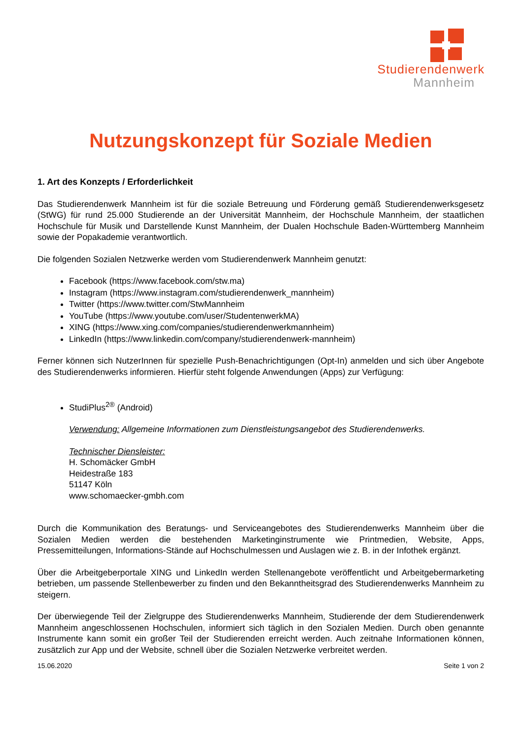Studierendenwerk
Mannheim
Nutzungskonzept für Soziale Medien
1. Art des Konzepts / Erforderlichkeit
Das Studierendenwerk Mannheim ist für die soziale Betreuung und Förderung gemäß Studierendenwerksgesetz (StWG) für rund 25.000 Studierende an der Universität Mannheim, der Hochschule Mannheim, der staatlichen Hochschule für Musik und Darstellende Kunst Mannheim, der Dualen Hochschule Baden-Württemberg Mannheim sowie der Popakademie verantwortlich.
Die folgenden Sozialen Netzwerke werden vom Studierendenwerk Mannheim genutzt:
Facebook (https://www.facebook.com/stw.ma)
Instagram (https://www.instagram.com/studierendenwerk_mannheim)
Twitter (https://www.twitter.com/StwMannheim
YouTube (https://www.youtube.com/user/StudentenwerkMA)
XING (https://www.xing.com/companies/studierendenwerkmannheim)
LinkedIn (https://www.linkedin.com/company/studierendenwerk-mannheim)
Ferner können sich NutzerInnen für spezielle Push-Benachrichtigungen (Opt-In) anmelden und sich über Angebote des Studierendenwerks informieren. Hierfür steht folgende Anwendungen (Apps) zur Verfügung:
StudiPlus<sup>2®</sup> (Android)
Verwendung: Allgemeine Informationen zum Dienstleistungsangebot des Studierendenwerks.
Technischer Diensleister:
H. Schomäcker GmbH
Heidestraße 183
51147 Köln
www.schomaecker-gmbh.com
Durch die Kommunikation des Beratungs- und Serviceangebotes des Studierendenwerks Mannheim über die Sozialen Medien werden die bestehenden Marketinginstrumente wie Printmedien, Website, Apps, Pressemitteilungen, Informations-Stände auf Hochschulmessen und Auslagen wie z. B. in der Infothek ergänzt.
Über die Arbeitgeberportale XING und LinkedIn werden Stellenangebote veröffentlicht und Arbeitgebermarketing betrieben, um passende Stellenbewerber zu finden und den Bekanntheitsgrad des Studierendenwerks Mannheim zu steigern.
Der überwiegende Teil der Zielgruppe des Studierendenwerks Mannheim, Studierende der dem Studierendenwerk Mannheim angeschlossenen Hochschulen, informiert sich täglich in den Sozialen Medien. Durch oben genannte Instrumente kann somit ein großer Teil der Studierenden erreicht werden. Auch zeitnahe Informationen können, zusätzlich zur App und der Website, schnell über die Sozialen Netzwerke verbreitet werden.
15.06.2020 Seite 1 von 2